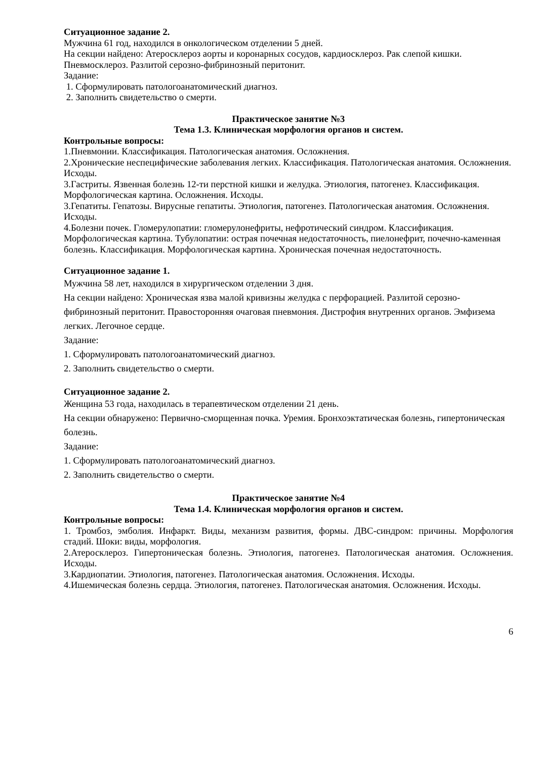Ситуационное задание 2.
Мужчина 61 год, находился в онкологическом отделении 5 дней.
На секции найдено: Атеросклероз аорты и коронарных сосудов, кардиосклероз. Рак слепой кишки. Пневмосклероз. Разлитой серозно-фибринозный перитонит.
Задание:
1. Сформулировать патологоанатомический диагноз.
2. Заполнить свидетельство о смерти.
Практическое занятие №3
Тема 1.3. Клиническая морфология органов и систем.
Контрольные вопросы:
1.Пневмонии. Классификация. Патологическая анатомия. Осложнения.
2.Хронические неспецифические заболевания легких. Классификация. Патологическая анатомия. Осложнения. Исходы.
3.Гастриты. Язвенная болезнь 12-ти перстной кишки и желудка. Этиология, патогенез. Классификация. Морфологическая картина. Осложнения. Исходы.
3.Гепатиты. Гепатозы. Вирусные гепатиты. Этиология, патогенез. Патологическая анатомия. Осложнения. Исходы.
4.Болезни почек. Гломерулопатии: гломерулонефриты, нефротический синдром. Классификация. Морфологическая картина. Тубулопатии: острая почечная недостаточность, пиелонефрит, почечно-каменная болезнь. Классификация. Морфологическая картина. Хроническая почечная недостаточность.
Ситуационное задание 1.
Мужчина 58 лет, находился в хирургическом отделении 3 дня.
На секции найдено: Хроническая язва малой кривизны желудка с перфорацией. Разлитой серозно-фибринозный перитонит. Правосторонняя очаговая пневмония. Дистрофия внутренних органов. Эмфизема легких. Легочное сердце.
Задание:
1. Сформулировать патологоанатомический диагноз.
2. Заполнить свидетельство о смерти.
Ситуационное задание 2.
Женщина 53 года, находилась в терапевтическом отделении 21 день.
На секции обнаружено: Первично-сморщенная почка. Уремия. Бронхоэктатическая болезнь, гипертоническая болезнь.
Задание:
1. Сформулировать патологоанатомический диагноз.
2. Заполнить свидетельство о смерти.
Практическое занятие №4
Тема 1.4. Клиническая морфология органов и систем.
Контрольные вопросы:
1. Тромбоз, эмболия. Инфаркт. Виды, механизм развития, формы. ДВС-синдром: причины. Морфология стадий. Шоки: виды, морфология.
2.Атеросклероз. Гипертоническая болезнь. Этиология, патогенез. Патологическая анатомия. Осложнения. Исходы.
3.Кардиопатии. Этиология, патогенез. Патологическая анатомия. Осложнения. Исходы.
4.Ишемическая болезнь сердца. Этиология, патогенез. Патологическая анатомия. Осложнения. Исходы.
6